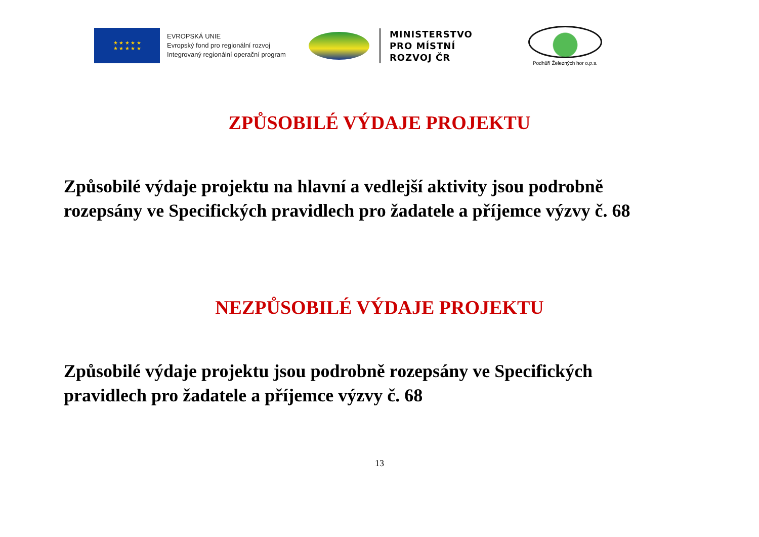★ ★ ★ ★ ★
★ ★ ★ ★ ★
EVROPSKÁ UNIE
Evropský fond pro regionální rozvoj
Integrovaný regionální operační program
MINISTERSTVO
PRO MÍSTNÍ
ROZVOJ ČR
Podhůří Železných hor o.p.s.
ZPŮSOBILÉ VÝDAJE PROJEKTU
Způsobilé výdaje projektu na hlavní a vedlejší aktivity jsou podrobně rozepsány ve Specifických pravidlech pro žadatele a příjemce výzvy č. 68
NEZPŮSOBILÉ VÝDAJE PROJEKTU
Způsobilé výdaje projektu jsou podrobně rozepsány ve Specifických pravidlech pro žadatele a příjemce výzvy č. 68
13